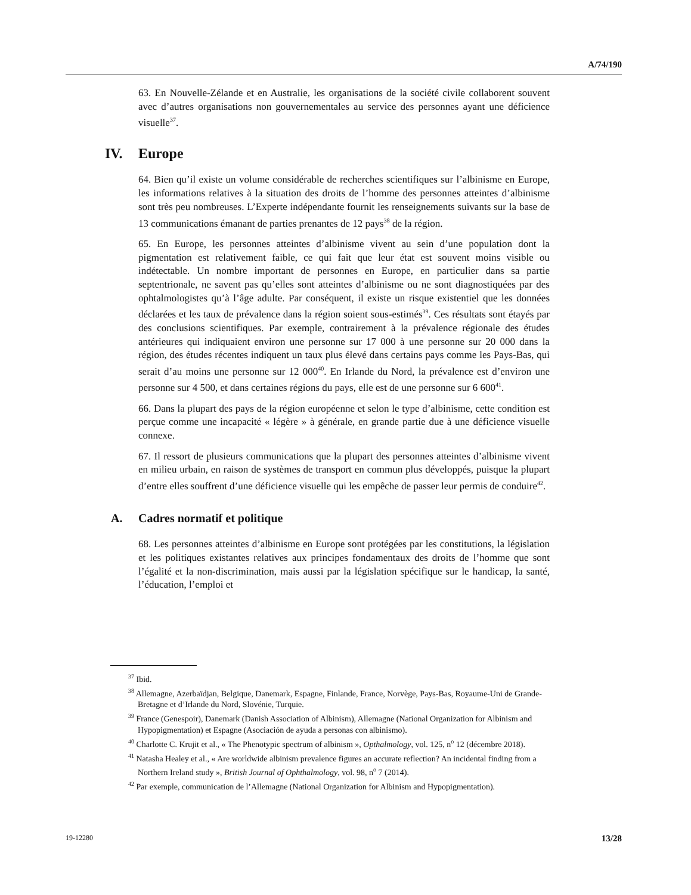A/74/190
63. En Nouvelle-Zélande et en Australie, les organisations de la société civile collaborent souvent avec d’autres organisations non gouvernementales au service des personnes ayant une déficience visuelle<sup>37</sup>.
IV. Europe
64. Bien qu’il existe un volume considérable de recherches scientifiques sur l’albinisme en Europe, les informations relatives à la situation des droits de l’homme des personnes atteintes d’albinisme sont très peu nombreuses. L’Experte indépendante fournit les renseignements suivants sur la base de 13 communications émanant de parties prenantes de 12 pays<sup>38</sup> de la région.
65. En Europe, les personnes atteintes d’albinisme vivent au sein d’une population dont la pigmentation est relativement faible, ce qui fait que leur état est souvent moins visible ou indétectable. Un nombre important de personnes en Europe, en particulier dans sa partie septentrionale, ne savent pas qu’elles sont atteintes d’albinisme ou ne sont diagnostiquées par des ophtalmologistes qu’à l’âge adulte. Par conséquent, il existe un risque existentiel que les données déclarées et les taux de prévalence dans la région soient sous-estimés<sup>39</sup>. Ces résultats sont étayés par des conclusions scientifiques. Par exemple, contrairement à la prévalence régionale des études antérieures qui indiquaient environ une personne sur 17 000 à une personne sur 20 000 dans la région, des études récentes indiquent un taux plus élevé dans certains pays comme les Pays-Bas, qui serait d’au moins une personne sur 12 000<sup>40</sup>. En Irlande du Nord, la prévalence est d’environ une personne sur 4 500, et dans certaines régions du pays, elle est de une personne sur 6 600<sup>41</sup>.
66. Dans la plupart des pays de la région européenne et selon le type d’albinisme, cette condition est perçue comme une incapacité « légère » à générale, en grande partie due à une déficience visuelle connexe.
67. Il ressort de plusieurs communications que la plupart des personnes atteintes d’albinisme vivent en milieu urbain, en raison de systèmes de transport en commun plus développés, puisque la plupart d’entre elles souffrent d’une déficience visuelle qui les empêche de passer leur permis de conduire<sup>42</sup>.
A. Cadres normatif et politique
68. Les personnes atteintes d’albinisme en Europe sont protégées par les constitutions, la législation et les politiques existantes relatives aux principes fondamentaux des droits de l’homme que sont l’égalité et la non-discrimination, mais aussi par la législation spécifique sur le handicap, la santé, l’éducation, l’emploi et
<sup>37</sup> Ibid.
<sup>38</sup> Allemagne, Azerbaïdjan, Belgique, Danemark, Espagne, Finlande, France, Norvège, Pays-Bas, Royaume-Uni de Grande-Bretagne et d’Irlande du Nord, Slovénie, Turquie.
<sup>39</sup> France (Genespoir), Danemark (Danish Association of Albinism), Allemagne (National Organization for Albinism and Hypopigmentation) et Espagne (Asociación de ayuda a personas con albinismo).
<sup>40</sup> Charlotte C. Krujit et al., « The Phenotypic spectrum of albinism », Opthalmology, vol. 125, n<sup>o</sup> 12 (décembre 2018).
<sup>41</sup> Natasha Healey et al., « Are worldwide albinism prevalence figures an accurate reflection? An incidental finding from a Northern Ireland study », British Journal of Ophthalmology, vol. 98, n<sup>o</sup> 7 (2014).
<sup>42</sup> Par exemple, communication de l’Allemagne (National Organization for Albinism and Hypopigmentation).
19-12280 13/28